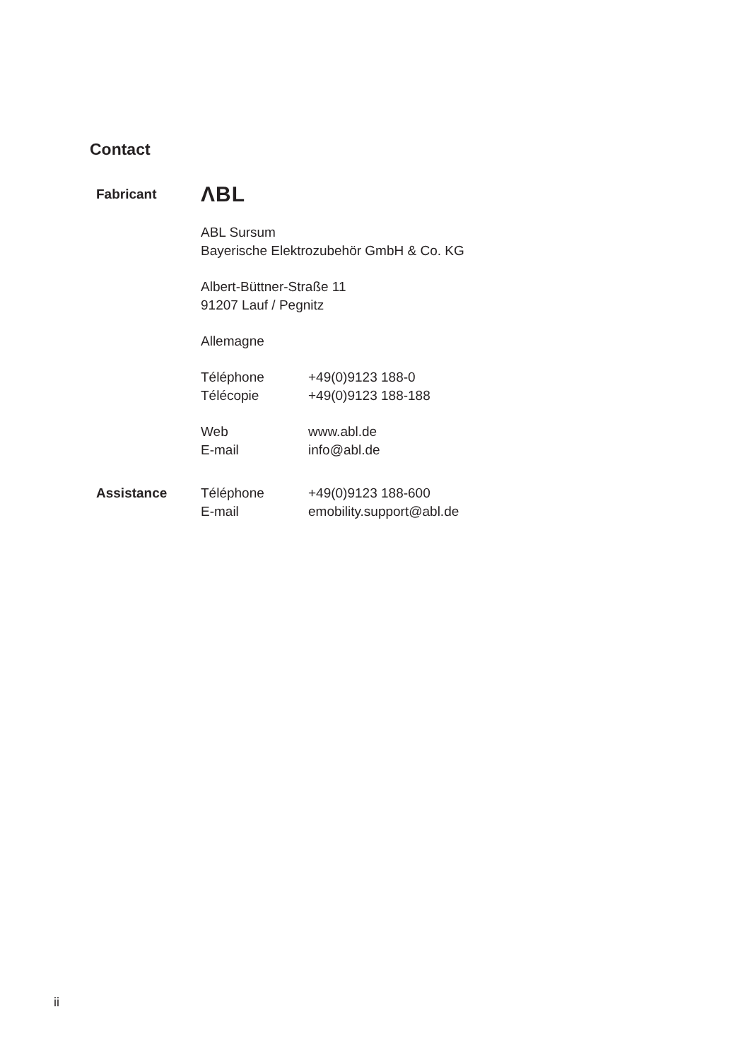Contact
Fabricant
ΛBL
ABL Sursum
Bayerische Elektrozubehör GmbH & Co. KG
Albert-Büttner-Straße 11
91207 Lauf / Pegnitz
Allemagne
Téléphone +49(0)9123 188-0
Télécopie +49(0)9123 188-188
Web www.abl.de
E-mail info@abl.de
Assistance Téléphone +49(0)9123 188-600
E-mail emobility.support@abl.de
ii